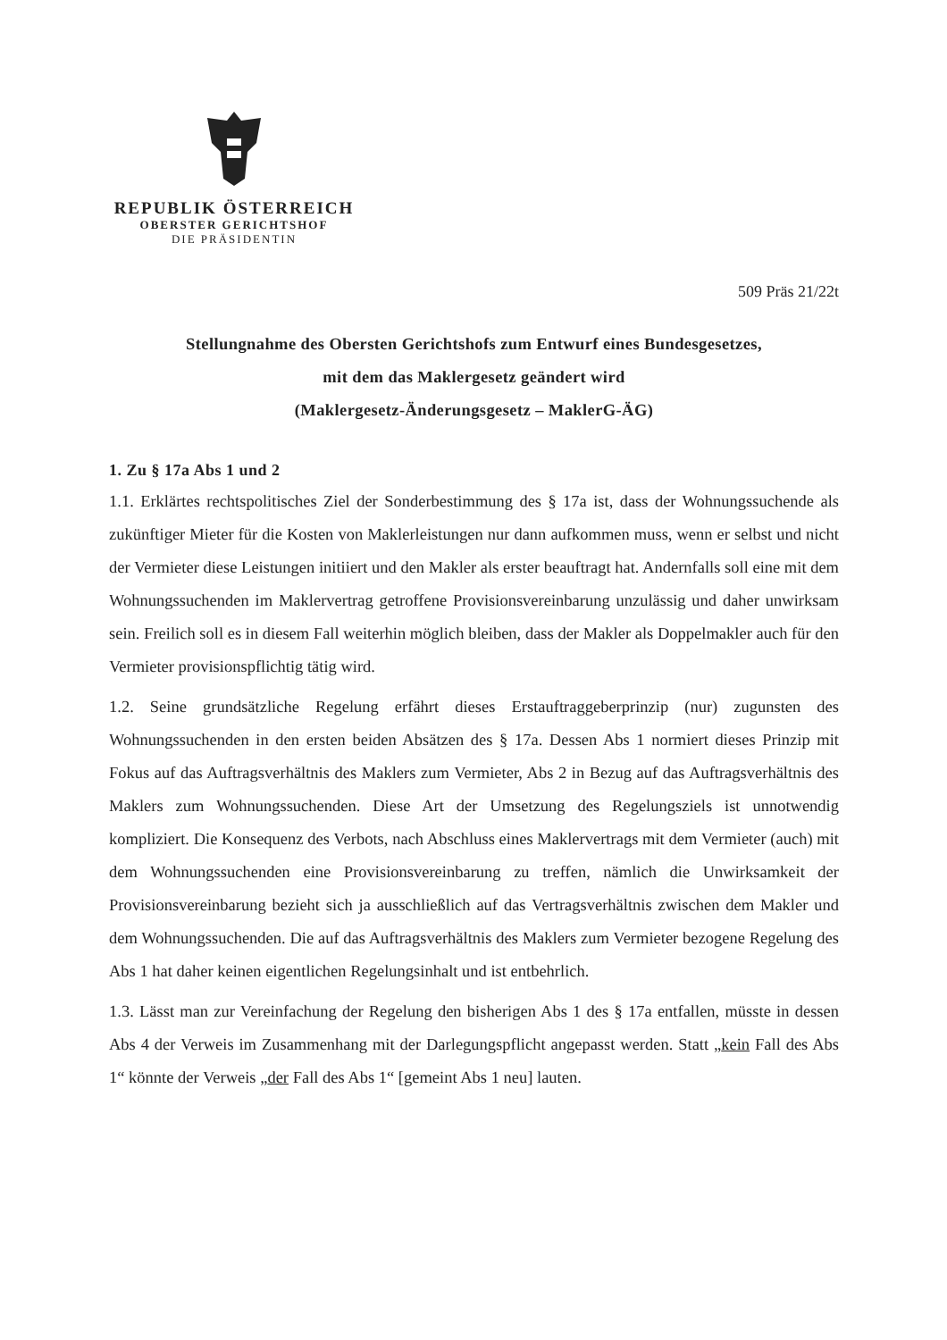REPUBLIK ÖSTERREICH
OBERSTER GERICHTSHOF
DIE PRÄSIDENTIN
509 Präs 21/22t
Stellungnahme des Obersten Gerichtshofs zum Entwurf eines Bundesgesetzes,
mit dem das Maklergesetz geändert wird
(Maklergesetz-Änderungsgesetz – MaklerG-ÄG)
1. Zu § 17a Abs 1 und 2
1.1. Erklärtes rechtspolitisches Ziel der Sonderbestimmung des § 17a ist, dass der Wohnungssuchende als zukünftiger Mieter für die Kosten von Maklerleistungen nur dann aufkommen muss, wenn er selbst und nicht der Vermieter diese Leistungen initiiert und den Makler als erster beauftragt hat. Andernfalls soll eine mit dem Wohnungssuchenden im Maklervertrag getroffene Provisionsvereinbarung unzulässig und daher unwirksam sein. Freilich soll es in diesem Fall weiterhin möglich bleiben, dass der Makler als Doppelmakler auch für den Vermieter provisionspflichtig tätig wird.
1.2. Seine grundsätzliche Regelung erfährt dieses Erstauftraggeberprinzip (nur) zugunsten des Wohnungssuchenden in den ersten beiden Absätzen des § 17a. Dessen Abs 1 normiert dieses Prinzip mit Fokus auf das Auftragsverhältnis des Maklers zum Vermieter, Abs 2 in Bezug auf das Auftragsverhältnis des Maklers zum Wohnungssuchenden. Diese Art der Umsetzung des Regelungsziels ist unnotwendig kompliziert. Die Konsequenz des Verbots, nach Abschluss eines Maklervertrags mit dem Vermieter (auch) mit dem Wohnungssuchenden eine Provisionsvereinbarung zu treffen, nämlich die Unwirksamkeit der Provisionsvereinbarung bezieht sich ja ausschließlich auf das Vertragsverhältnis zwischen dem Makler und dem Wohnungssuchenden. Die auf das Auftragsverhältnis des Maklers zum Vermieter bezogene Regelung des Abs 1 hat daher keinen eigentlichen Regelungsinhalt und ist entbehrlich.
1.3. Lässt man zur Vereinfachung der Regelung den bisherigen Abs 1 des § 17a entfallen, müsste in dessen Abs 4 der Verweis im Zusammenhang mit der Darlegungspflicht angepasst werden. Statt „kein Fall des Abs 1“ könnte der Verweis „der Fall des Abs 1“ [gemeint Abs 1 neu] lauten.